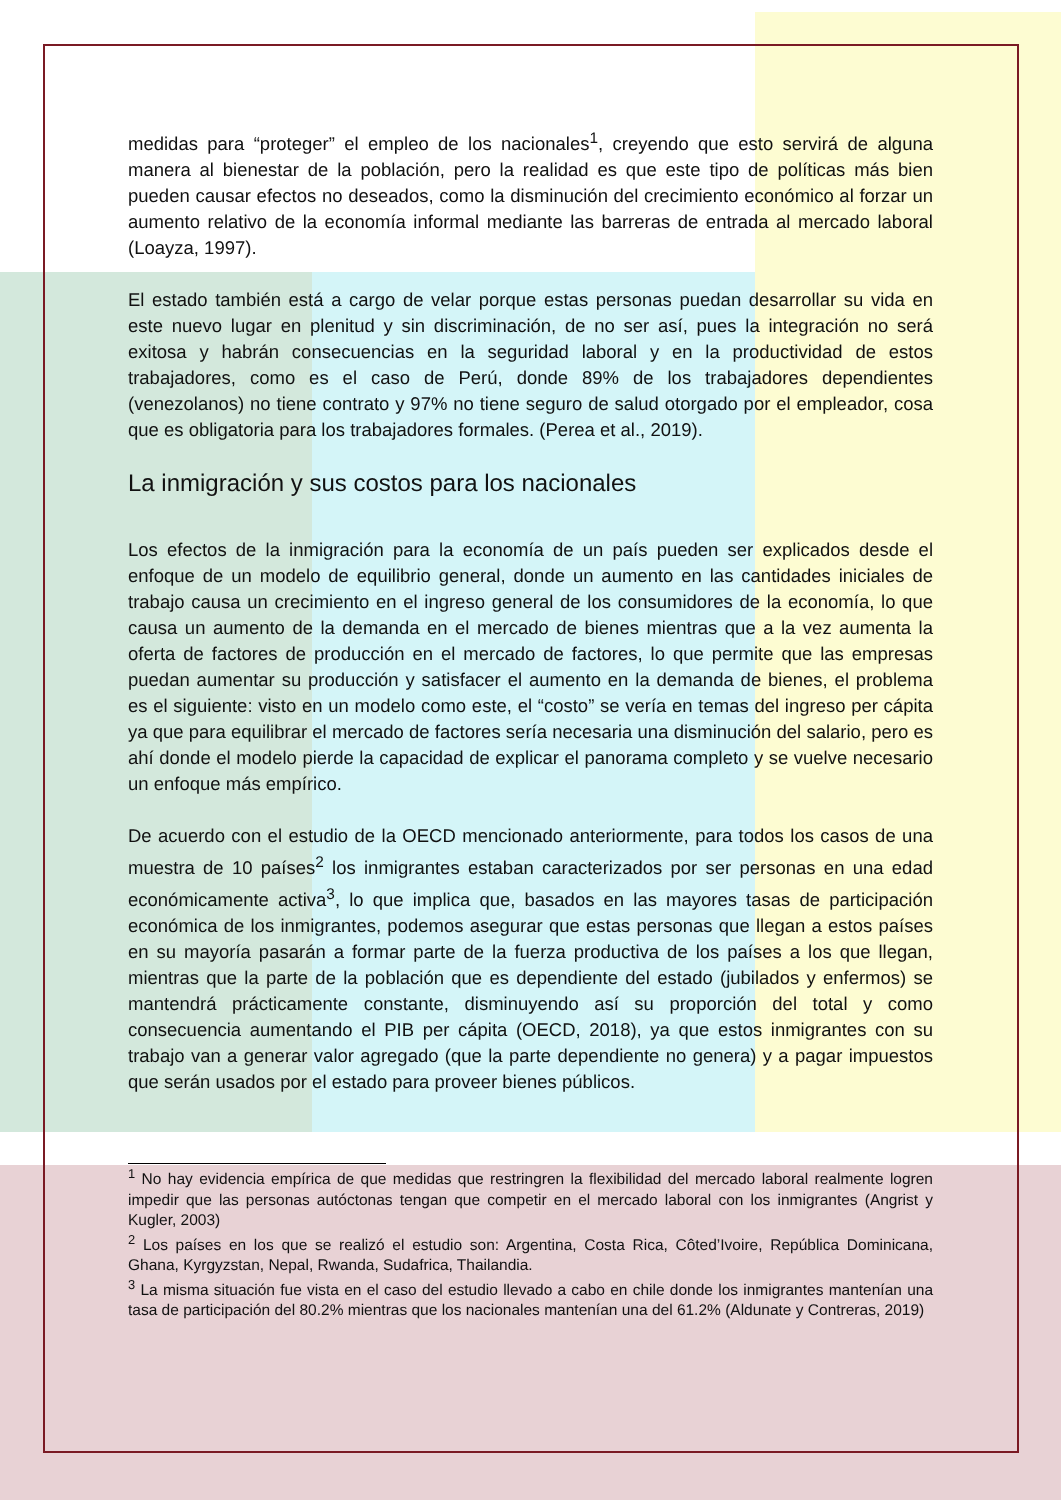medidas para “proteger” el empleo de los nacionales<sup>1</sup>, creyendo que esto servirá de alguna manera al bienestar de la población, pero la realidad es que este tipo de políticas más bien pueden causar efectos no deseados, como la disminución del crecimiento económico al forzar un aumento relativo de la economía informal mediante las barreras de entrada al mercado laboral (Loayza, 1997).
El estado también está a cargo de velar porque estas personas puedan desarrollar su vida en este nuevo lugar en plenitud y sin discriminación, de no ser así, pues la integración no será exitosa y habrán consecuencias en la seguridad laboral y en la productividad de estos trabajadores, como es el caso de Perú, donde 89% de los trabajadores dependientes (venezolanos) no tiene contrato y 97% no tiene seguro de salud otorgado por el empleador, cosa que es obligatoria para los trabajadores formales. (Perea et al., 2019).
La inmigración y sus costos para los nacionales
Los efectos de la inmigración para la economía de un país pueden ser explicados desde el enfoque de un modelo de equilibrio general, donde un aumento en las cantidades iniciales de trabajo causa un crecimiento en el ingreso general de los consumidores de la economía, lo que causa un aumento de la demanda en el mercado de bienes mientras que a la vez aumenta la oferta de factores de producción en el mercado de factores, lo que permite que las empresas puedan aumentar su producción y satisfacer el aumento en la demanda de bienes, el problema es el siguiente: visto en un modelo como este, el “costo” se vería en temas del ingreso per cápita ya que para equilibrar el mercado de factores sería necesaria una disminución del salario, pero es ahí donde el modelo pierde la capacidad de explicar el panorama completo y se vuelve necesario un enfoque más empírico.
De acuerdo con el estudio de la OECD mencionado anteriormente, para todos los casos de una muestra de 10 países<sup>2</sup> los inmigrantes estaban caracterizados por ser personas en una edad económicamente activa<sup>3</sup>, lo que implica que, basados en las mayores tasas de participación económica de los inmigrantes, podemos asegurar que estas personas que llegan a estos países en su mayoría pasarán a formar parte de la fuerza productiva de los países a los que llegan, mientras que la parte de la población que es dependiente del estado (jubilados y enfermos) se mantendrá prácticamente constante, disminuyendo así su proporción del total y como consecuencia aumentando el PIB per cápita (OECD, 2018), ya que estos inmigrantes con su trabajo van a generar valor agregado (que la parte dependiente no genera) y a pagar impuestos que serán usados por el estado para proveer bienes públicos.
<sup>1</sup> No hay evidencia empírica de que medidas que restringren la flexibilidad del mercado laboral realmente logren impedir que las personas autóctonas tengan que competir en el mercado laboral con los inmigrantes (Angrist y Kugler, 2003)
<sup>2</sup> Los países en los que se realizó el estudio son: Argentina, Costa Rica, Côted’Ivoire, República Dominicana, Ghana, Kyrgyzstan, Nepal, Rwanda, Sudafrica, Thailandia.
<sup>3</sup> La misma situación fue vista en el caso del estudio llevado a cabo en chile donde los inmigrantes mantenían una tasa de participación del 80.2% mientras que los nacionales mantenían una del 61.2% (Aldunate y Contreras, 2019)